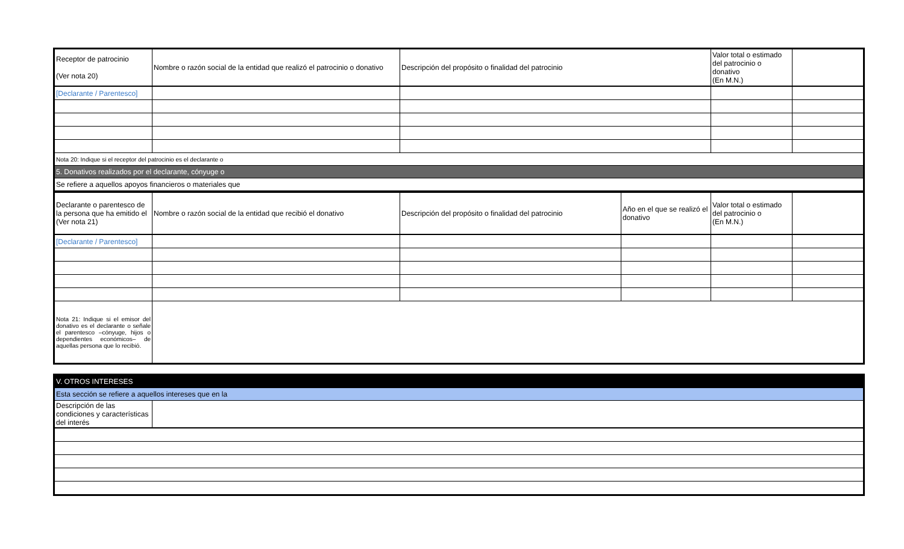| Receptor de patrocinio (Ver nota 20) | Nombre o razón social de la entidad que realizó el patrocinio o donativo | Descripción del propósito o finalidad del patrocinio | Valor total o estimado del patrocinio o donativo (En M.N.) | |
| [Declarante / Parentesco] | | | | |
| Nota 20: Indique si el receptor del patrocinio es el declarante o | | | | |
| 5. Donativos realizados por el declarante, cónyuge o | | | | |
| Se refiere a aquellos apoyos financieros o materiales que | | | | |
| Declarante o parentesco de la persona que ha emitido el (Ver nota 21) | Nombre o razón social de la entidad que recibió el donativo | Descripción del propósito o finalidad del patrocinio | Año en el que se realizó el donativo | Valor total o estimado del patrocinio o (En M.N.) | |
| [Declarante / Parentesco] | | | | | |
| Nota 21: Indique si el emisor del donativo es el declarante o señale el parentesco –cónyuge, hijos o dependientes económicos– de aquellas persona que lo recibió. | | | | | |
| V. OTROS INTERESES | |
| Esta sección se refiere a aquellos intereses que en la | |
| Descripción de las condiciones y características del interés | |